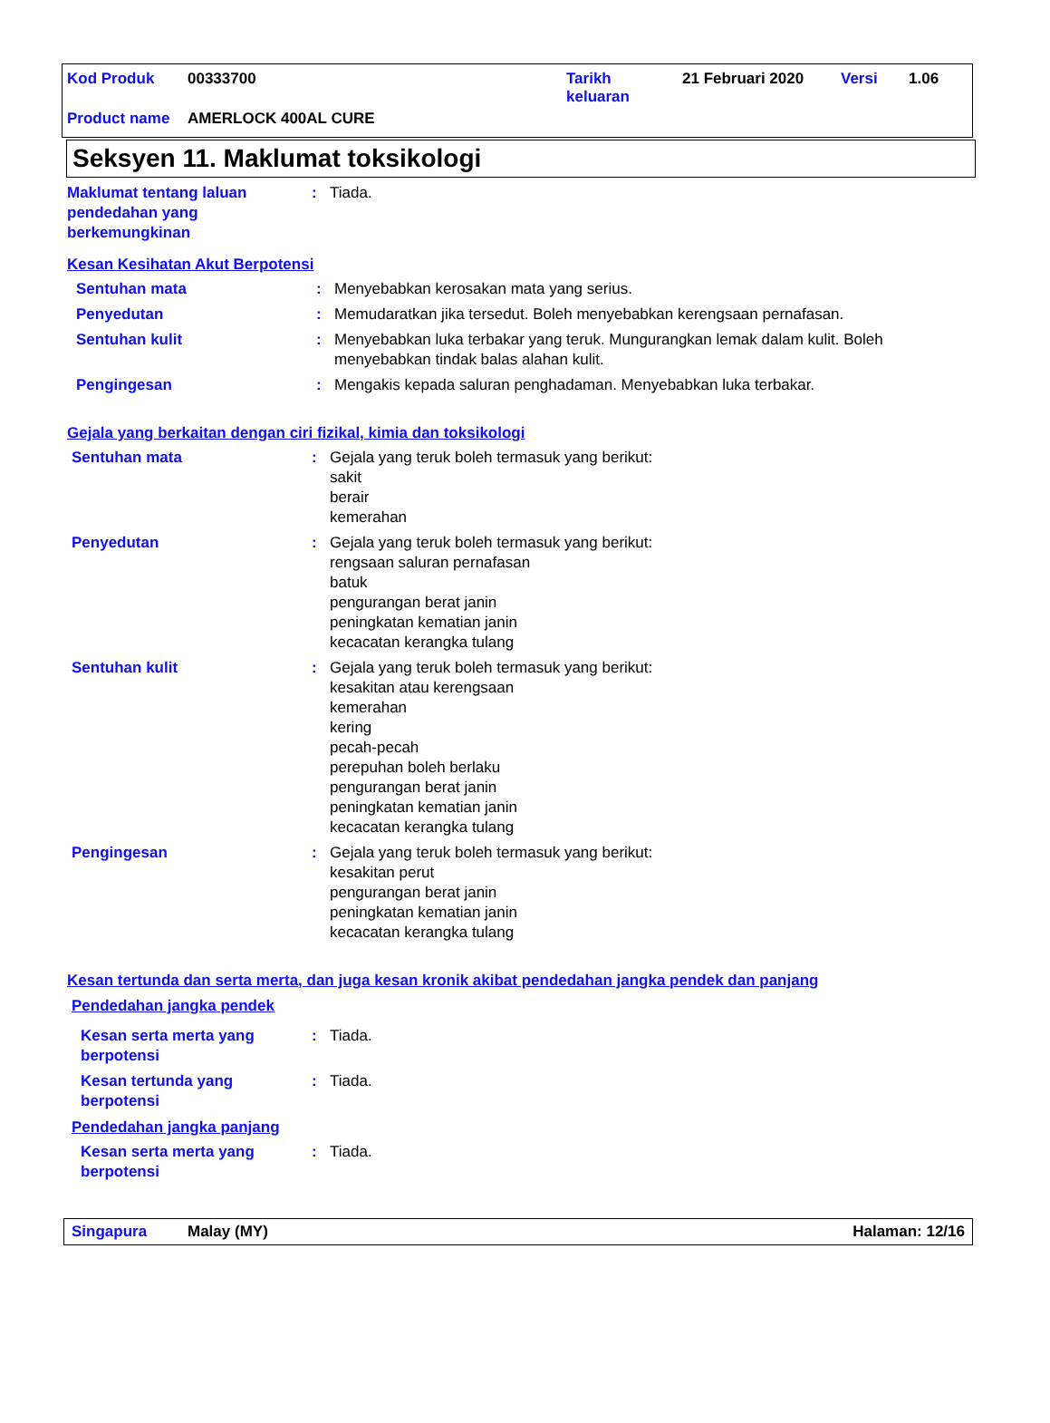Kod Produk 00333700 Tarikh
keluaran 21 Februari 2020 Versi 1.06
Product name AMERLOCK 400AL CURE
Seksyen 11. Maklumat toksikologi
Maklumat tentang laluan pendedahan yang berkemungkinan
: Tiada.
Kesan Kesihatan Akut Berpotensi
Sentuhan mata : Menyebabkan kerosakan mata yang serius.
Penyedutan : Memudaratkan jika tersedut. Boleh menyebabkan kerengsaan pernafasan.
Sentuhan kulit : Menyebabkan luka terbakar yang teruk. Mungurangkan lemak dalam kulit. Boleh menyebabkan tindak balas alahan kulit.
Pengingesan : Mengakis kepada saluran penghadaman. Menyebabkan luka terbakar.
Gejala yang berkaitan dengan ciri fizikal, kimia dan toksikologi
Sentuhan mata : Gejala yang teruk boleh termasuk yang berikut:
sakit
berair
kemerahan
Penyedutan : Gejala yang teruk boleh termasuk yang berikut:
rengsaan saluran pernafasan
batuk
pengurangan berat janin
peningkatan kematian janin
kecacatan kerangka tulang
Sentuhan kulit : Gejala yang teruk boleh termasuk yang berikut:
kesakitan atau kerengsaan
kemerahan
kering
pecah-pecah
perepuhan boleh berlaku
pengurangan berat janin
peningkatan kematian janin
kecacatan kerangka tulang
Pengingesan : Gejala yang teruk boleh termasuk yang berikut:
kesakitan perut
pengurangan berat janin
peningkatan kematian janin
kecacatan kerangka tulang
Kesan tertunda dan serta merta, dan juga kesan kronik akibat pendedahan jangka pendek dan panjang
Pendedahan jangka pendek
Kesan serta merta yang berpotensi
: Tiada.
Kesan tertunda yang berpotensi
: Tiada.
Pendedahan jangka panjang
Kesan serta merta yang berpotensi
: Tiada.
Singapura Malay (MY) Halaman: 12/16